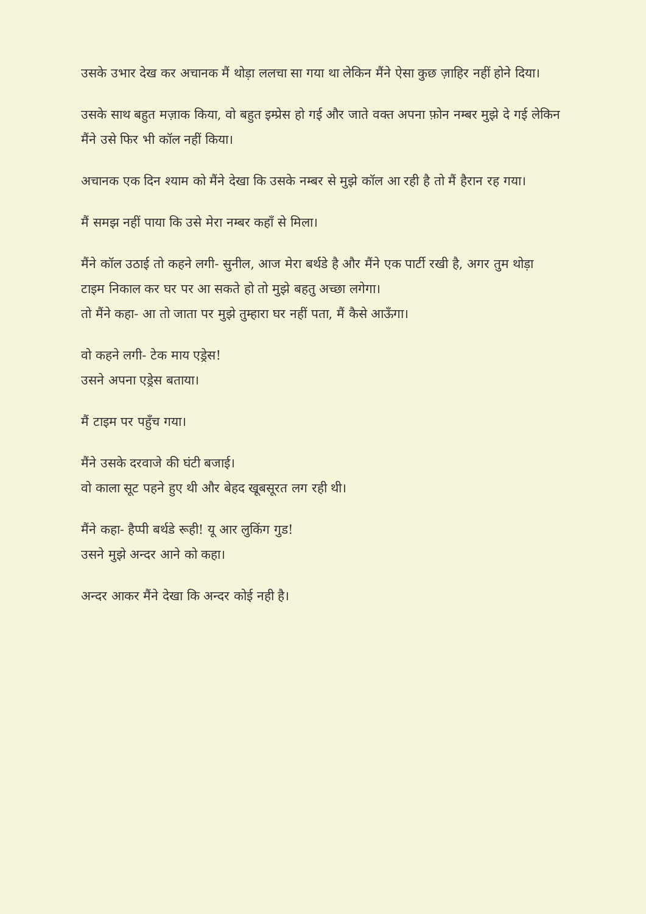उसके उभार देख कर अचानक मैं थोड़ा ललचा सा गया था लेकिन मैंने ऐसा कुछ ज़ाहिर नहीं होने दिया।
उसके साथ बहुत मज़ाक किया, वो बहुत इम्प्रेस हो गई और जाते वक्त अपना फ़ोन नम्बर मुझे दे गई लेकिन मैंने उसे फिर भी कॉल नहीं किया।
अचानक एक दिन श्याम को मैंने देखा कि उसके नम्बर से मुझे कॉल आ रही है तो मैं हैरान रह गया।
मैं समझ नहीं पाया कि उसे मेरा नम्बर कहाँ से मिला।
मैंने कॉल उठाई तो कहने लगी- सुनील, आज मेरा बर्थडे है और मैंने एक पार्टी रखी है, अगर तुम थोड़ा टाइम निकाल कर घर पर आ सकते हो तो मुझे बहतु अच्छा लगेगा।
तो मैंने कहा- आ तो जाता पर मुझे तुम्हारा घर नहीं पता, मैं कैसे आऊँगा।
वो कहने लगी- टेक माय एड्रेस!
उसने अपना एड्रेस बताया।
मैं टाइम पर पहुँच गया।
मैंने उसके दरवाजे की घंटी बजाई।
वो काला सूट पहने हुए थी और बेहद खूबसूरत लग रही थी।
मैंने कहा- हैप्पी बर्थडे रूही! यू आर लुकिंग गुड!
उसने मुझे अन्दर आने को कहा।
अन्दर आकर मैंने देखा कि अन्दर कोई नही है।